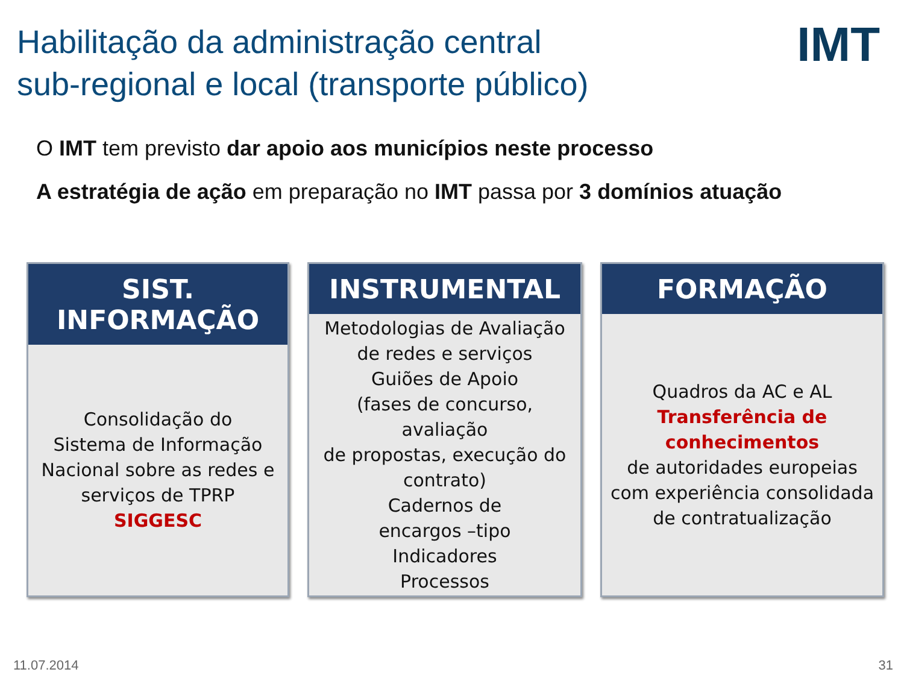Habilitação da administração central
sub-regional e local (transporte público)
IMT
O IMT tem previsto dar apoio aos municípios neste processo
A estratégia de ação em preparação no IMT passa por 3 domínios atuação
SIST. INFORMAÇÃO
Consolidação do
Sistema de Informação
Nacional sobre as redes e
serviços de TPRP
SIGGESC
INSTRUMENTAL
Metodologias de Avaliação
de redes e serviços
Guiões de Apoio
(fases de concurso, avaliação
de propostas, execução do
contrato)
Cadernos de
encargos –tipo
Indicadores
Processos
FORMAÇÃO
Quadros da AC e AL
Transferência de
conhecimentos
de autoridades europeias
com experiência consolidada
de contratualização
11.07.2014 31